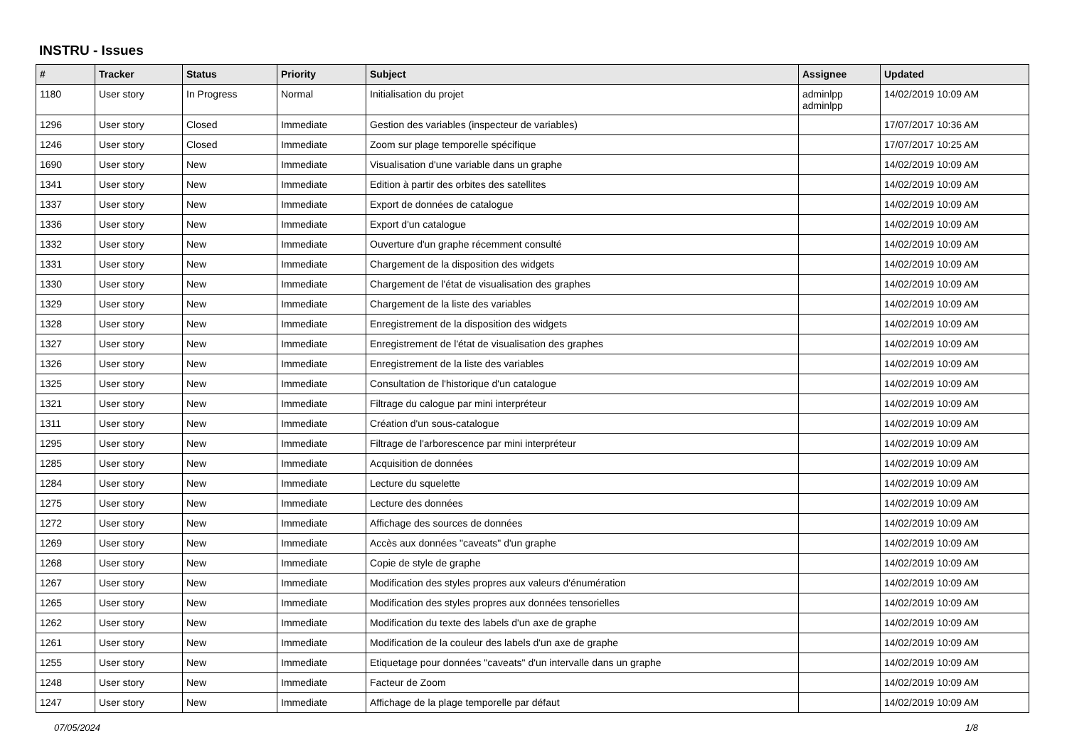INSTRU - Issues
| # | Tracker | Status | Priority | Subject | Assignee | Updated |
| --- | --- | --- | --- | --- | --- | --- |
| 1180 | User story | In Progress | Normal | Initialisation du projet | adminlpp adminlpp | 14/02/2019 10:09 AM |
| 1296 | User story | Closed | Immediate | Gestion des variables (inspecteur de variables) | | 17/07/2017 10:36 AM |
| 1246 | User story | Closed | Immediate | Zoom sur plage temporelle spécifique | | 17/07/2017 10:25 AM |
| 1690 | User story | New | Immediate | Visualisation d'une variable dans un graphe | | 14/02/2019 10:09 AM |
| 1341 | User story | New | Immediate | Edition à partir des orbites des satellites | | 14/02/2019 10:09 AM |
| 1337 | User story | New | Immediate | Export de données de catalogue | | 14/02/2019 10:09 AM |
| 1336 | User story | New | Immediate | Export d'un catalogue | | 14/02/2019 10:09 AM |
| 1332 | User story | New | Immediate | Ouverture d'un graphe récemment consulté | | 14/02/2019 10:09 AM |
| 1331 | User story | New | Immediate | Chargement de la disposition des widgets | | 14/02/2019 10:09 AM |
| 1330 | User story | New | Immediate | Chargement de l'état de visualisation des graphes | | 14/02/2019 10:09 AM |
| 1329 | User story | New | Immediate | Chargement de la liste des variables | | 14/02/2019 10:09 AM |
| 1328 | User story | New | Immediate | Enregistrement de la disposition des widgets | | 14/02/2019 10:09 AM |
| 1327 | User story | New | Immediate | Enregistrement de l'état de visualisation des graphes | | 14/02/2019 10:09 AM |
| 1326 | User story | New | Immediate | Enregistrement de la liste des variables | | 14/02/2019 10:09 AM |
| 1325 | User story | New | Immediate | Consultation de l'historique d'un catalogue | | 14/02/2019 10:09 AM |
| 1321 | User story | New | Immediate | Filtrage du calogue par mini interpréteur | | 14/02/2019 10:09 AM |
| 1311 | User story | New | Immediate | Création d'un sous-catalogue | | 14/02/2019 10:09 AM |
| 1295 | User story | New | Immediate | Filtrage de l'arborescence par mini interpréteur | | 14/02/2019 10:09 AM |
| 1285 | User story | New | Immediate | Acquisition de données | | 14/02/2019 10:09 AM |
| 1284 | User story | New | Immediate | Lecture du squelette | | 14/02/2019 10:09 AM |
| 1275 | User story | New | Immediate | Lecture des données | | 14/02/2019 10:09 AM |
| 1272 | User story | New | Immediate | Affichage des sources de données | | 14/02/2019 10:09 AM |
| 1269 | User story | New | Immediate | Accès aux données "caveats" d'un graphe | | 14/02/2019 10:09 AM |
| 1268 | User story | New | Immediate | Copie de style de graphe | | 14/02/2019 10:09 AM |
| 1267 | User story | New | Immediate | Modification des styles propres aux valeurs d'énumération | | 14/02/2019 10:09 AM |
| 1265 | User story | New | Immediate | Modification des styles propres aux données tensorielles | | 14/02/2019 10:09 AM |
| 1262 | User story | New | Immediate | Modification du texte des labels d'un axe de graphe | | 14/02/2019 10:09 AM |
| 1261 | User story | New | Immediate | Modification de la couleur des labels d'un axe de graphe | | 14/02/2019 10:09 AM |
| 1255 | User story | New | Immediate | Etiquetage pour données "caveats" d'un intervalle dans un graphe | | 14/02/2019 10:09 AM |
| 1248 | User story | New | Immediate | Facteur de Zoom | | 14/02/2019 10:09 AM |
| 1247 | User story | New | Immediate | Affichage de la plage temporelle par défaut | | 14/02/2019 10:09 AM |
07/05/2024 1/8